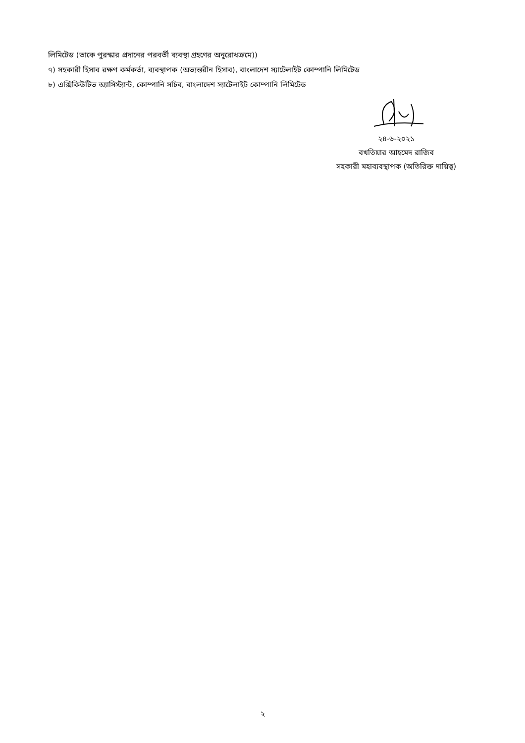লিমিটেড (তাকে পুরস্কার প্রদানের পরবর্তী ব্যবস্থা গ্রহণের অনুরোধক্রমে))
৭) সহকারী হিসাব রক্ষণ কর্মকর্তা, ব্যবস্থাপক (অভ্যন্তরীন হিসাব), বাংলাদেশ স্যাটেলাইট কোম্পানি লিমিটেড
৮) এক্সিকিউটিভ অ্যাসিস্ট্যান্ট, কোম্পানি সচিব, বাংলাদেশ স্যাটেলাইট কোম্পানি লিমিটেড
২৪-৬-২০২১
বখতিয়ার আহমেদ রাজিব
সহকারী মহাব্যবস্থাপক (অতিরিক্ত দায়িত্ব)
২